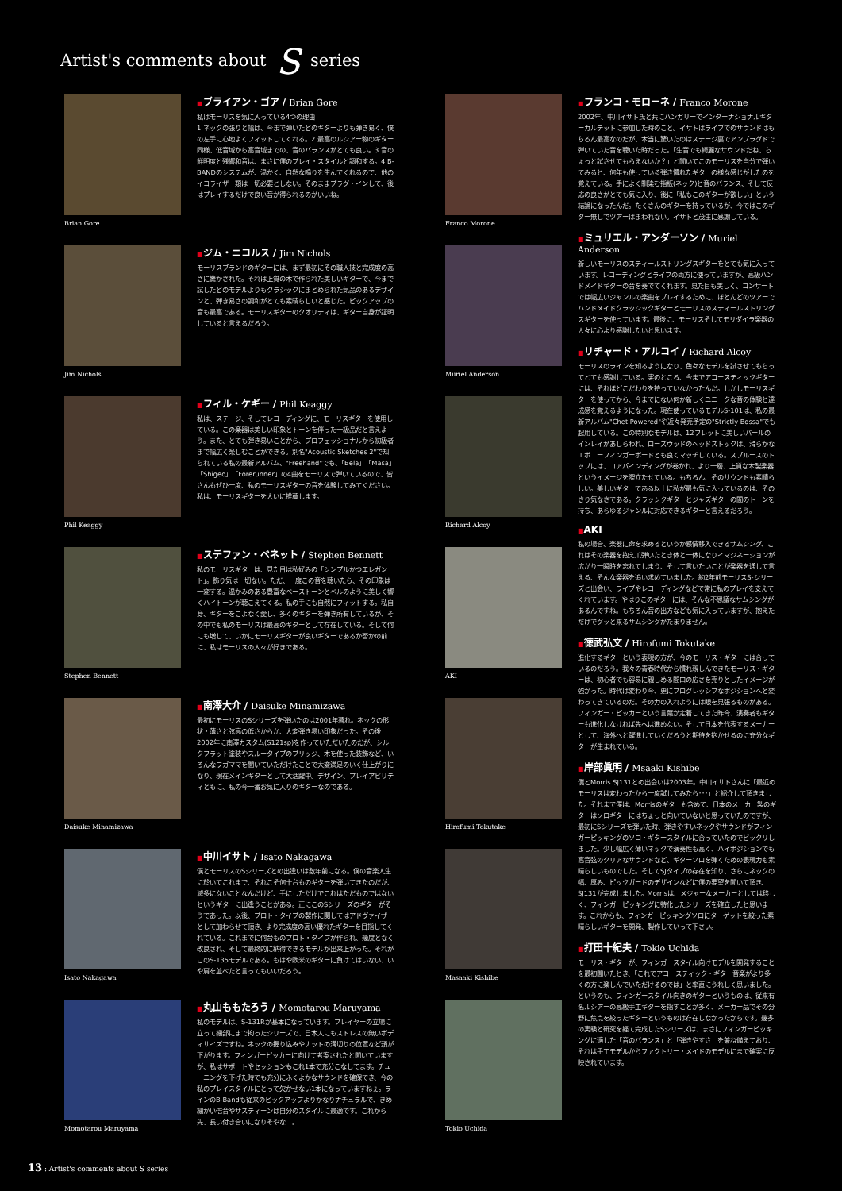Artist's comments about S series
Brian Gore
Jim Nichols
Phil Keaggy
Stephen Bennett
Daisuke Minamizawa
Isato Nakagawa
Momotarou Maruyama
■ブライアン・ゴア / Brian Gore
私はモーリスを気に入っている4つの理由
1.ネックの張りと幅は、今まで弾いたどのギターよりも弾き易く、僕の左手に心地よくフィットしてくれる。2.最高のルシアー物のギター同様、低音域から高音域までの、音のバランスがとても良い。3.音の鮮明度と残響和音は、まさに僕のプレイ・スタイルと調和する。4.B-BANDのシステムが、温かく、自然な鳴りを生んでくれるので、他のイコライザー類は一切必要としない。そのままプラグ・インして、後はプレイするだけで良い音が得られるのがいいね。
■ジム・ニコルス / Jim Nichols
モーリスブランドのギターには、まず最初にその職人技と完成度の高さに驚かされた。それは上質の木で作られた美しいギターで、今まで試したどのモデルよりもクラシックにまとめられた気品のあるデザインと、弾き易さの調和がとても素晴らしいと感じた。ピックアップの音も最高である。モーリスギターのクオリティは、ギター自身が証明していると言えるだろう。
■フィル・ケギー / Phil Keaggy
私は、ステージ、そしてレコーディングに、モーリスギターを使用している。この楽器は美しい印象とトーンを伴った一級品だと言えよう。また、とても弾き易いことから、プロフェッショナルから初級者まで幅広く楽しむことができる。別名"Acoustic Sketches 2"で知られている私の最新アルバム、"Freehand"でも、「Bela」「Masa」「Shigeo」「Forerunner」の4曲をモーリスで弾いているので、皆さんもぜひ一度、私のモーリスギターの音を体験してみてください。私は、モーリスギターを大いに推薦します。
■ステファン・ベネット / Stephen Bennett
私のモーリスギターは、見た目は私好みの「シンプルかつエレガント」。飾り気は一切ない。ただ、一度この音を聴いたら、その印象は一変する。温かみのある豊富なベーストーンとベルのように美しく響くハイトーンが聴こえてくる。私の手にも自然にフィットする。私自身、ギターをこよなく愛し、多くのギターを弾き所有しているが、その中でも私のモーリスは最高のギターとして存在している。そして何にも増して、いかにモーリスギターが良いギターであるか否かの前に、私はモーリスの人々が好きである。
■南澤大介 / Daisuke Minamizawa
最初にモーリスのSシリーズを弾いたのは2001年暮れ。ネックの形状・薄さと弦高の低さからか、大変弾き易い印象だった。その後2002年に南澤カスタム(S121sp)を作っていただいたのだが、シルクフラット塗装やスルータイプのブリッジ、木を使った装飾など、いろんなワガママを聞いていただけたことで大変満足のいく仕上がりになり、現在メインギターとして大活躍中。デザイン、プレイアビリティともに、私の今一番お気に入りのギターなのである。
■中川イサト / Isato Nakagawa
僕とモーリスのSシリーズとの出逢いは数年前になる。僕の音楽人生に於いてこれまで、それこそ何十台ものギターを弾いてきたのだが、滅多にないことなんだけど、手にしただけでこれはただものではないというギターに出逢うことがある。正にこのSシリーズのギターがそうであった。以後、プロト・タイプの製作に関してはアドヴァイザーとして加わらせて頂き、より完成度の高い優れたギターを目指してくれている。これまでに何台ものプロト・タイプが作られ、幾度となく改良され、そして最終的に納得できるモデルが出来上がった。それがこのS-135モデルである。もはや欧米のギターに負けてはいない、いや肩を並べたと言ってもいいだろう。
■丸山ももたろう / Momotarou Maruyama
私のモデルは、S-131Rが基本になっています。プレイヤーの立場に立って細部にまで拘ったシリーズで、日本人にもストレスの無いボディサイズですね。ネックの握り込みやナットの溝切りの位置など頭が下がります。フィンガーピッカーに向けて考案されたと聞いていますが、私はサポートやセッションもこれ1本で充分こなしてます。チューニングを下げた時でも充分にふくよかなサウンドを確保でき、今の私のプレイスタイルにとって欠かせない1本になっていますねぇ。ラインのB-Bandも従来のピックアップよりかなりナチュラルで、きめ細かい倍音やサスティーンは自分のスタイルに最適です。これから先、長い付き合いになりそやな…。
Franco Morone
Muriel Anderson
Richard Alcoy
AKI
Hirofumi Tokutake
Masaaki Kishibe
Tokio Uchida
■フランコ・モローネ / Franco Morone
2002年、中川イサト氏と共にハンガリーでインターナショナルギターカルテットに参加した時のこと。イサトはライブでのサウンドはもちろん最高なのだが、本当に驚いたのはステージ裏でアンプラグドで弾いていた音を聴いた時だった。「生音でも綺麗なサウンドだね、ちょっと試させてもらえないか？」と聞いてこのモーリスを自分で弾いてみると、何年も使っている弾き慣れたギターの様な感じがしたのを覚えている。手によく馴染む指板(ネック)と音のバランス、そして反応の良さがとても気に入り、後に「私もこのギターが欲しい」という結論になったんだ。たくさんのギターを持っているが、今ではこのギター無しでツアーはまわれない。イサトと茂生に感謝している。
■ミュリエル・アンダーソン / Muriel Anderson
新しいモーリスのスティールストリングスギターをとても気に入っています。レコーディングとライブの両方に使っていますが、高級ハンドメイドギターの音を奏でてくれます。見た目も美しく、コンサートでは幅広いジャンルの楽曲をプレイするために、ほとんどのツアーでハンドメイドクラッシックギターとモーリスのスティールストリングスギターを使っています。最後に、モーリスそしてモリダイラ楽器の人々に心より感謝したいと思います。
■リチャード・アルコイ / Richard Alcoy
モーリスのラインを知るようになり、色々なモデルを試させてもらってとても感謝している。実のところ、今までアコースティックギターには、それほどこだわりを持っていなかったんだ。しかしモーリスギターを使ってから、今までにない何か新しくユニークな音の体験と達成感を覚えるようになった。現在使っているモデルS-101は、私の最新アルバム"Chet Powered"や近々発売予定の"Strictly Bossa"でも起用している。この特別なモデルは、12フレットに美しいパールのインレイがあしらわれ、ローズウッドのヘッドストックは、滑らかなエボニーフィンガーボードとも良くマッチしている。スプルースのトップには、コアパインディングが巻かれ、より一層、上質な木製楽器というイメージを際立たせている。もちろん、そのサウンドも素晴らしい。美しいギターである以上に私が最も気に入っているのは、そのさり気なさである。クラッシクギターとジャズギターの間のトーンを持ち、あらゆるジャンルに対応できるギターと言えるだろう。
■AKI
私の場合、楽器に命を求めるというか感情移入できるサムシング、これはその楽器を抱え爪弾いたとき体と一体になりイマジネーションが広がり一瞬時を忘れてしまう、そして言いたいことが楽器を通して言える、そんな楽器を追い求めていました。約2年前モーリスS-シリーズと出会い、ライブやレコーディングなどで常に私のプレイを支えてくれています。やはりこのギターには、そんな不思議なサムシングがあるんですね。もちろん音の出方なども気に入っていますが、抱えただけでグッと来るサムシングがたまりません。
■徳武弘文 / Hirofumi Tokutake
進化するギターという表現の方が、今のモーリス・ギターには合っているのだろう。我々の青春時代から慣れ親しんできたモーリス・ギターは、初心者でも容易に親しめる間口の広さを売りとしたイメージが強かった。時代は変わり今、更にプログレッシブなポジションへと変わってきているのだ。その力の入れようには眼を見張るものがある。フィンガー・ピッカーという言葉が定着してきた昨今、演奏者もギターも進化しなければ先へは進めない。そして日本を代表するメーカーとして、海外へと躍進していくだろうと期待を抱かせるのに充分なギターが生まれている。
■岸部眞明 / Msaaki Kishibe
僕とMorris SJ131との出会いは2003年。中川イサトさんに「最近のモーリスは変わったから一度試してみたら･･･」と紹介して頂きました。それまで僕は、Morrisのギターも含めて、日本のメーカー製のギターはソロギターにはちょっと向いていないと思っていたのですが、最初にSシリーズを弾いた時、弾きやすいネックやサウンドがフィンガーピッキングのソロ・ギタースタイルに合っていたのでビックリしました。少し幅広く薄いネックで演奏性も高く、ハイポジションでも高音弦のクリアなサウンドなど、ギターソロを弾くための表現力も素晴らしいものでした。そしてSJタイプの存在を知り、さらにネックの幅、厚み、ピックガードのデザインなどに僕の要望を聞いて頂き、SJ131が完成しました。Morrisは、メジャーなメーカーとしては珍しく、フィンガーピッキングに特化したシリーズを確立したと思います。これからも、フィンガーピッキングソロにターゲットを絞った素晴らしいギターを開発、製作していって下さい。
■打田十紀夫 / Tokio Uchida
モーリス・ギターが、フィンガースタイル向けモデルを開発することを最初聞いたとき、「これでアコースティック・ギター音楽がより多くの方に楽しんでいただけるのでは」と率直にうれしく思いました。というのも、フィンガースタイル向きのギターというものは、従来有名ルシアーの高級手工ギターを指すことが多く、メーカー品でその分野に焦点を絞ったギターというものは存在しなかったからです。幾多の実験と研究を経て完成したSシリーズは、まさにフィンガーピッキングに適した「音のバランス」と「弾きやすさ」を兼ね備えており、それは手工モデルからファクトリー・メイドのモデルにまで確実に反映されています。
13 : Artist's comments about S series